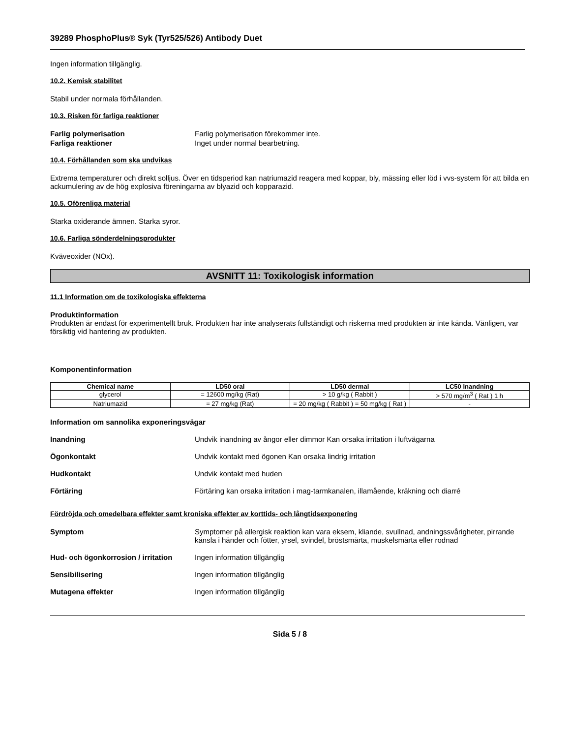39289 PhosphoPlus® Syk (Tyr525/526) Antibody Duet
Ingen information tillgänglig.
10.2. Kemisk stabilitet
Stabil under normala förhållanden.
10.3. Risken för farliga reaktioner
Farlig polymerisation Farlig polymerisation förekommer inte.
Farliga reaktioner Inget under normal bearbetning.
10.4. Förhållanden som ska undvikas
Extrema temperaturer och direkt solljus. Över en tidsperiod kan natriumazid reagera med koppar, bly, mässing eller löd i vvs-system för att bilda en ackumulering av de hög explosiva föreningarna av blyazid och kopparazid.
10.5. Oförenliga material
Starka oxiderande ämnen. Starka syror.
10.6. Farliga sönderdelningsprodukter
Kväveoxider (NOx).
AVSNITT 11: Toxikologisk information
11.1 Information om de toxikologiska effekterna
Produktinformation
Produkten är endast för experimentellt bruk. Produkten har inte analyserats fullständigt och riskerna med produkten är inte kända. Vänligen, var försiktig vid hantering av produkten.
Komponentinformation
| Chemical name | LD50 oral | LD50 dermal | LC50 Inandning |
| --- | --- | --- | --- |
| glycerol | = 12600 mg/kg (Rat) | > 10 g/kg ( Rabbit ) | > 570 mg/m<sup>3</sup> ( Rat ) 1 h |
| Natriumazid | = 27 mg/kg (Rat) | = 20 mg/kg ( Rabbit ) = 50 mg/kg ( Rat ) | - |
Information om sannolika exponeringsvägar
Inandning Undvik inandning av ångor eller dimmor Kan orsaka irritation i luftvägarna
Ögonkontakt Undvik kontakt med ögonen Kan orsaka lindrig irritation
Hudkontakt Undvik kontakt med huden
Förtäring Förtäring kan orsaka irritation i mag-tarmkanalen, illamående, kräkning och diarré
Fördröjda och omedelbara effekter samt kroniska effekter av korttids- och långtidsexponering
Symptom Symptomer på allergisk reaktion kan vara eksem, kliande, svullnad, andningssvårigheter, pirrande känsla i händer och fötter, yrsel, svindel, bröstsmärta, muskelsmärta eller rodnad
Hud- och ögonkorrosion / irritation Ingen information tillgänglig
Sensibilisering Ingen information tillgänglig
Mutagena effekter Ingen information tillgänglig
Sida 5 / 8